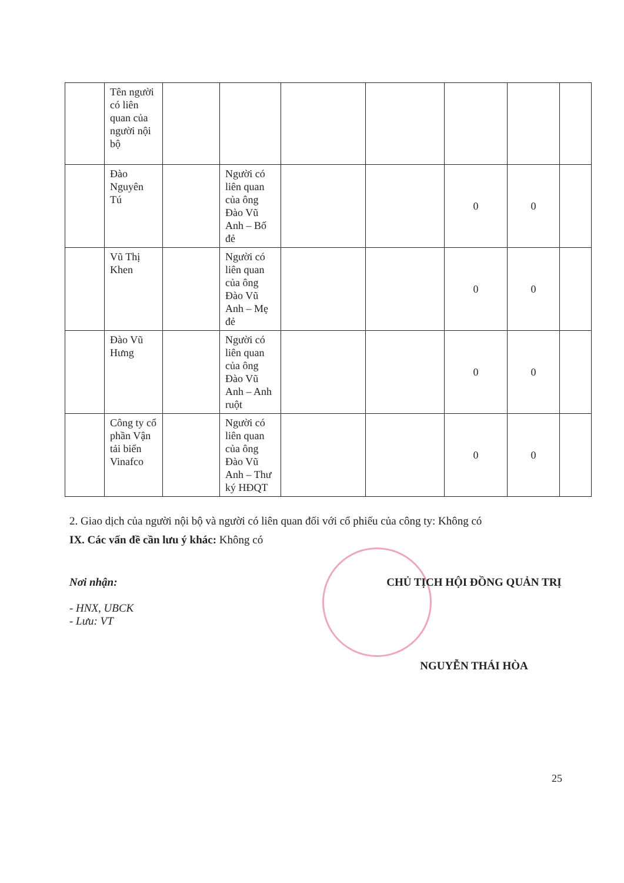| | Tên người có liên quan của người nội bộ | | | | | | | |
| | Đào Nguyên Tú | | Người có liên quan của ông Đào Vũ Anh – Bố đẻ | | | 0 | 0 | |
| | Vũ Thị Khen | | Người có liên quan của ông Đào Vũ Anh – Mẹ đẻ | | | 0 | 0 | |
| | Đào Vũ Hưng | | Người có liên quan của ông Đào Vũ Anh – Anh ruột | | | 0 | 0 | |
| | Công ty cổ phần Vận tải biển Vinafco | | Người có liên quan của ông Đào Vũ Anh – Thư ký HĐQT | | | 0 | 0 | |
2. Giao dịch của người nội bộ và người có liên quan đối với cổ phiếu của công ty: Không có
IX. Các vấn đề cần lưu ý khác: Không có
Nơi nhận:
- HNX, UBCK
- Lưu: VT
CHỦ TỊCH HỘI ĐỒNG QUẢN TRỊ
NGUYỄN THÁI HÒA
25